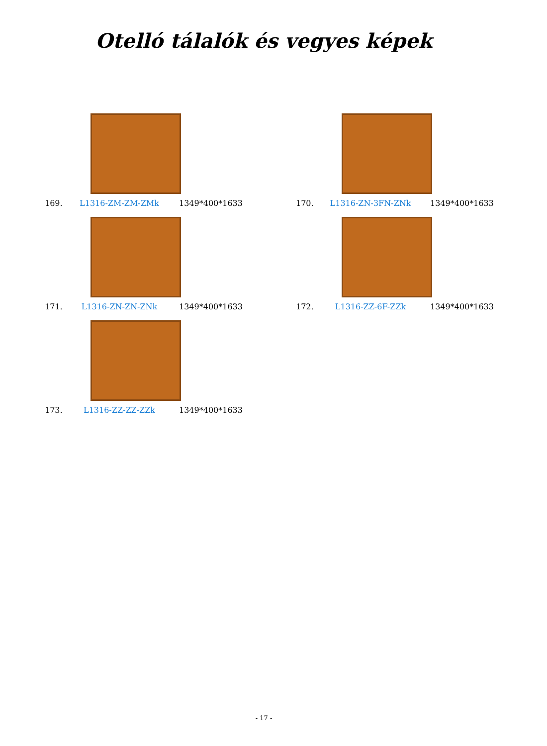Otelló tálalók és vegyes képek
169. L1316-ZM-ZM-ZMk 1349*400*1633
170. L1316-ZN-3FN-ZNk 1349*400*1633
171. L1316-ZN-ZN-ZNk 1349*400*1633
172. L1316-ZZ-6F-ZZk 1349*400*1633
173. L1316-ZZ-ZZ-ZZk 1349*400*1633
- 17 -